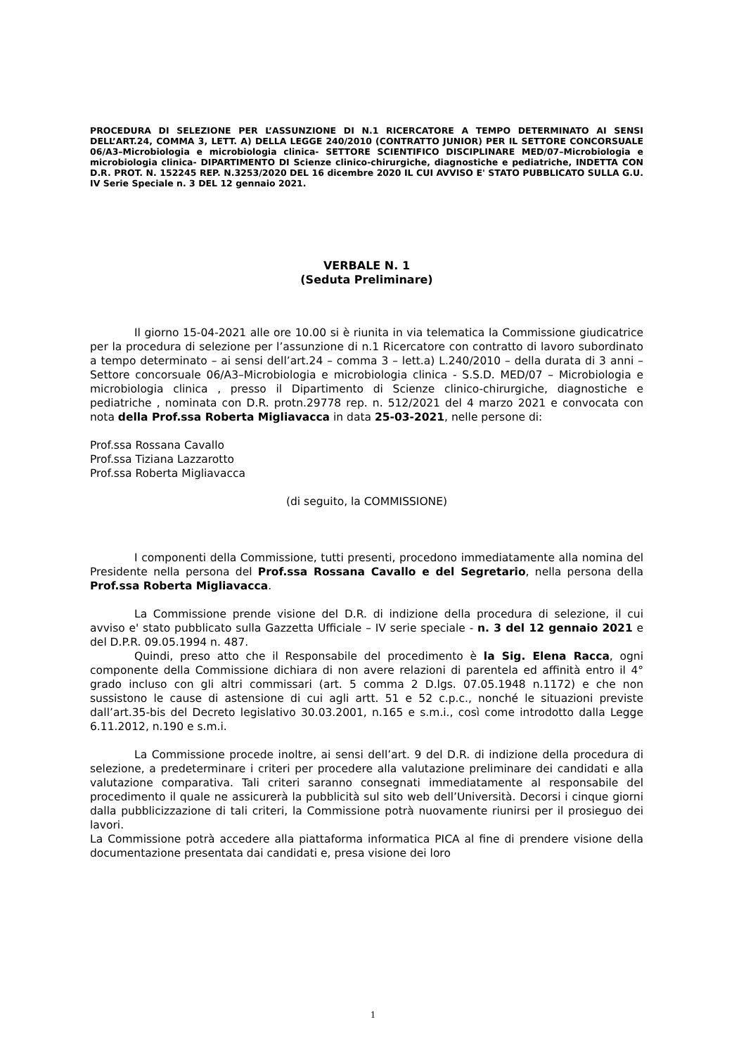PROCEDURA DI SELEZIONE PER L’ASSUNZIONE DI N.1 RICERCATORE A TEMPO DETERMINATO AI SENSI DELL’ART.24, COMMA 3, LETT. A) DELLA LEGGE 240/2010 (CONTRATTO JUNIOR) PER IL SETTORE CONCORSUALE 06/A3–Microbiologia e microbiologia clinica- SETTORE SCIENTIFICO DISCIPLINARE MED/07–Microbiologia e microbiologia clinica- DIPARTIMENTO DI Scienze clinico-chirurgiche, diagnostiche e pediatriche, INDETTA CON D.R. PROT. N. 152245 REP. N.3253/2020 DEL 16 dicembre 2020 IL CUI AVVISO E' STATO PUBBLICATO SULLA G.U. IV Serie Speciale n. 3 DEL 12 gennaio 2021.
VERBALE N. 1
(Seduta Preliminare)
Il giorno 15-04-2021 alle ore 10.00 si è riunita in via telematica la Commissione giudicatrice per la procedura di selezione per l’assunzione di n.1 Ricercatore con contratto di lavoro subordinato a tempo determinato – ai sensi dell’art.24 – comma 3 – lett.a) L.240/2010 – della durata di 3 anni – Settore concorsuale 06/A3–Microbiologia e microbiologia clinica - S.S.D. MED/07 – Microbiologia e microbiologia clinica , presso il Dipartimento di Scienze clinico-chirurgiche, diagnostiche e pediatriche , nominata con D.R. protn.29778 rep. n. 512/2021 del 4 marzo 2021 e convocata con nota della Prof.ssa Roberta Migliavacca in data 25-03-2021, nelle persone di:
Prof.ssa Rossana Cavallo
Prof.ssa Tiziana Lazzarotto
Prof.ssa Roberta Migliavacca
(di seguito, la COMMISSIONE)
I componenti della Commissione, tutti presenti, procedono immediatamente alla nomina del Presidente nella persona del Prof.ssa Rossana Cavallo e del Segretario, nella persona della Prof.ssa Roberta Migliavacca.
La Commissione prende visione del D.R. di indizione della procedura di selezione, il cui avviso e' stato pubblicato sulla Gazzetta Ufficiale – IV serie speciale - n. 3 del 12 gennaio 2021 e del D.P.R. 09.05.1994 n. 487.
Quindi, preso atto che il Responsabile del procedimento è la Sig. Elena Racca, ogni componente della Commissione dichiara di non avere relazioni di parentela ed affinità entro il 4° grado incluso con gli altri commissari (art. 5 comma 2 D.lgs. 07.05.1948 n.1172) e che non sussistono le cause di astensione di cui agli artt. 51 e 52 c.p.c., nonché le situazioni previste dall’art.35-bis del Decreto legislativo 30.03.2001, n.165 e s.m.i., così come introdotto dalla Legge 6.11.2012, n.190 e s.m.i.
La Commissione procede inoltre, ai sensi dell’art. 9 del D.R. di indizione della procedura di selezione, a predeterminare i criteri per procedere alla valutazione preliminare dei candidati e alla valutazione comparativa. Tali criteri saranno consegnati immediatamente al responsabile del procedimento il quale ne assicurerà la pubblicità sul sito web dell’Università. Decorsi i cinque giorni dalla pubblicizzazione di tali criteri, la Commissione potrà nuovamente riunirsi per il prosieguo dei lavori.
La Commissione potrà accedere alla piattaforma informatica PICA al fine di prendere visione della documentazione presentata dai candidati e, presa visione dei loro
1